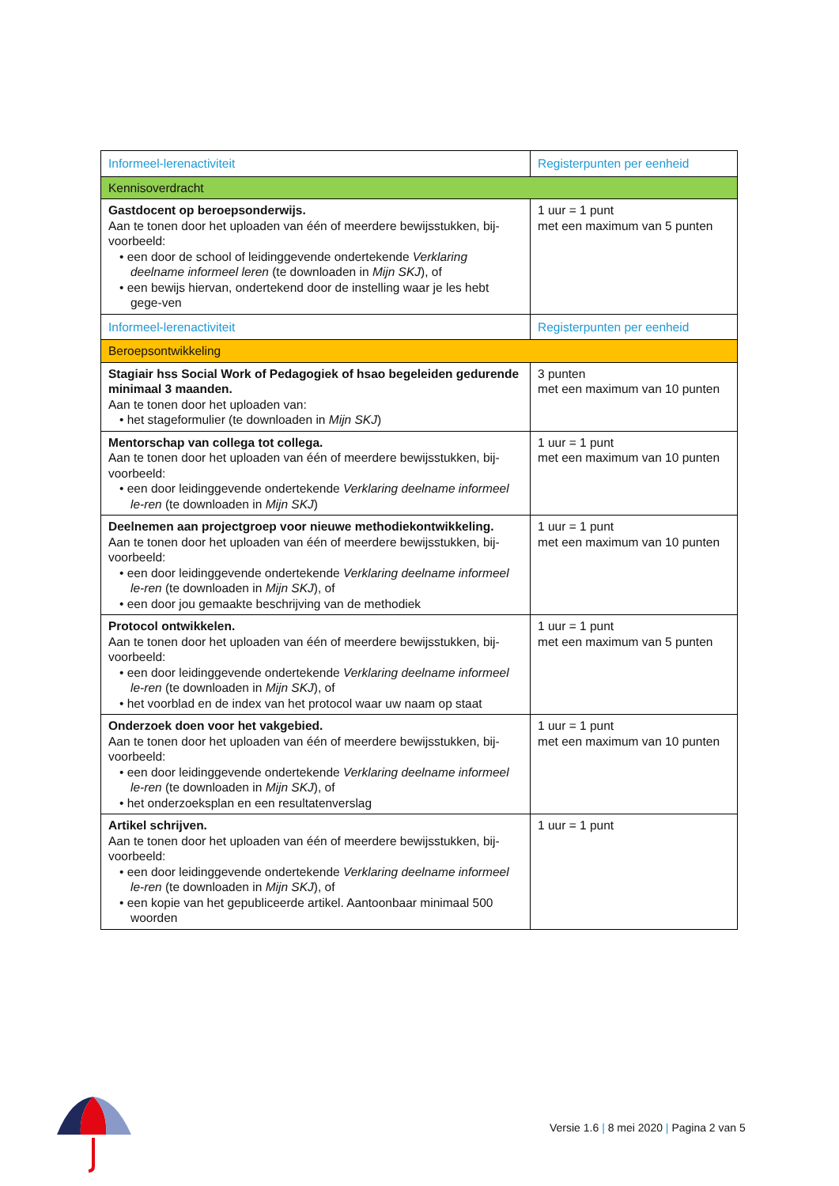| Informeel-lerenactiviteit | Registerpunten per eenheid |
| --- | --- |
| Kennisoverdracht | |
| Gastdocent op beroepsonderwijs. Aan te tonen door het uploaden van één of meerdere bewijsstukken, bij-voorbeeld: • een door de school of leidinggevende ondertekende Verklaring deelname informeel leren (te downloaden in Mijn SKJ ), of • een bewijs hiervan, ondertekend door de instelling waar je les hebt gege-ven | 1 uur = 1 punt met een maximum van 5 punten |
| Informeel-lerenactiviteit | Registerpunten per eenheid |
| Beroepsontwikkeling | |
| Stagiair hss Social Work of Pedagogiek of hsao begeleiden gedurende minimaal 3 maanden. Aan te tonen door het uploaden van: • het stageformulier (te downloaden in Mijn SKJ ) | 3 punten met een maximum van 10 punten |
| Mentorschap van collega tot collega. Aan te tonen door het uploaden van één of meerdere bewijsstukken, bij-voorbeeld: • een door leidinggevende ondertekende Verklaring deelname informeel le-ren (te downloaden in Mijn SKJ ) | 1 uur = 1 punt met een maximum van 10 punten |
| Deelnemen aan projectgroep voor nieuwe methodiekontwikkeling. Aan te tonen door het uploaden van één of meerdere bewijsstukken, bij-voorbeeld: • een door leidinggevende ondertekende Verklaring deelname informeel le-ren (te downloaden in Mijn SKJ ), of • een door jou gemaakte beschrijving van de methodiek | 1 uur = 1 punt met een maximum van 10 punten |
| Protocol ontwikkelen. Aan te tonen door het uploaden van één of meerdere bewijsstukken, bij-voorbeeld: • een door leidinggevende ondertekende Verklaring deelname informeel le-ren (te downloaden in Mijn SKJ ), of • het voorblad en de index van het protocol waar uw naam op staat | 1 uur = 1 punt met een maximum van 5 punten |
| Onderzoek doen voor het vakgebied. Aan te tonen door het uploaden van één of meerdere bewijsstukken, bij-voorbeeld: • een door leidinggevende ondertekende Verklaring deelname informeel le-ren (te downloaden in Mijn SKJ ), of • het onderzoeksplan en een resultatenverslag | 1 uur = 1 punt met een maximum van 10 punten |
| Artikel schrijven. Aan te tonen door het uploaden van één of meerdere bewijsstukken, bij-voorbeeld: • een door leidinggevende ondertekende Verklaring deelname informeel le-ren (te downloaden in Mijn SKJ ), of • een kopie van het gepubliceerde artikel. Aantoonbaar minimaal 500 woorden | 1 uur = 1 punt |
Versie 1.6 | 8 mei 2020 | Pagina 2 van 5